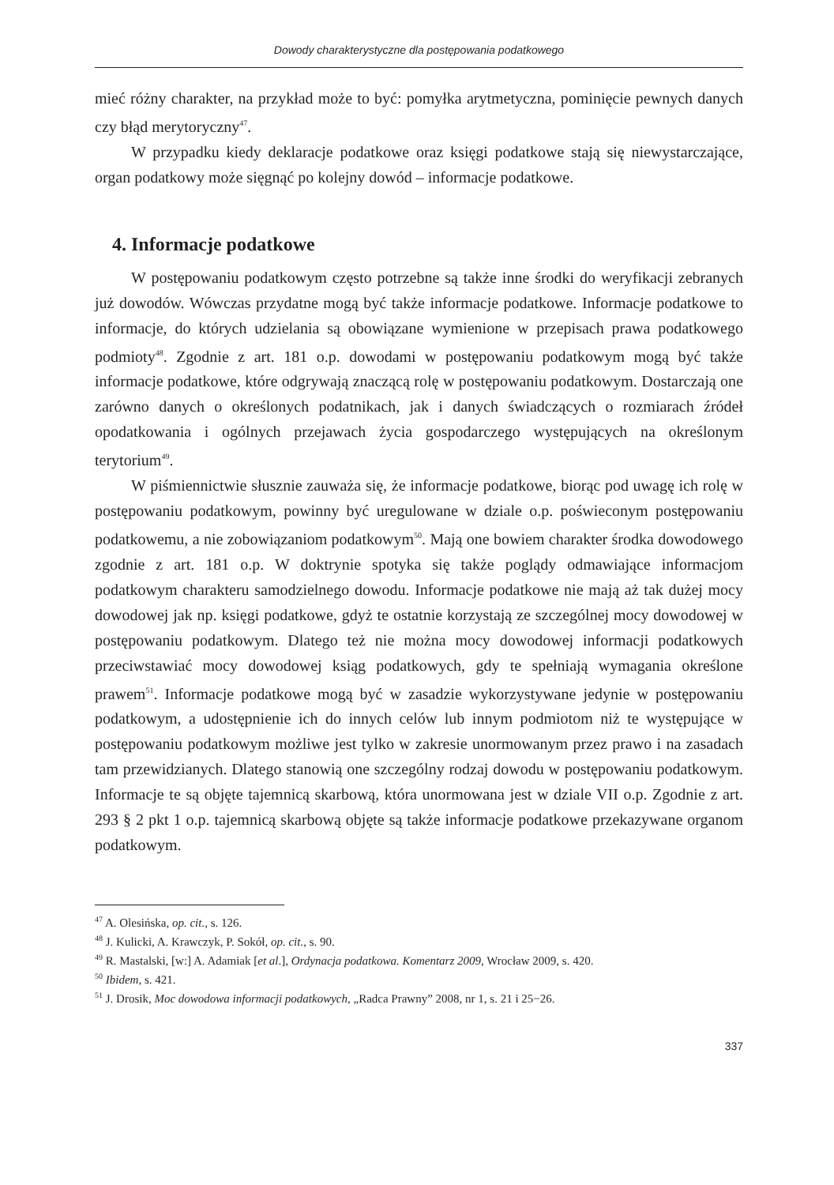Dowody charakterystyczne dla postępowania podatkowego
mieć różny charakter, na przykład może to być: pomyłka arytmetyczna, pominięcie pewnych danych czy błąd merytoryczny<sup>47</sup>.
W przypadku kiedy deklaracje podatkowe oraz księgi podatkowe stają się niewystarczające, organ podatkowy może sięgnąć po kolejny dowód – informacje podatkowe.
4. Informacje podatkowe
W postępowaniu podatkowym często potrzebne są także inne środki do weryfikacji zebranych już dowodów. Wówczas przydatne mogą być także informacje podatkowe. Informacje podatkowe to informacje, do których udzielania są obowiązane wymienione w przepisach prawa podatkowego podmioty<sup>48</sup>. Zgodnie z art. 181 o.p. dowodami w postępowaniu podatkowym mogą być także informacje podatkowe, które odgrywają znaczącą rolę w postępowaniu podatkowym. Dostarczają one zarówno danych o określonych podatnikach, jak i danych świadczących o rozmiarach źródeł opodatkowania i ogólnych przejawach życia gospodarczego występujących na określonym terytorium<sup>49</sup>.
W piśmiennictwie słusznie zauważa się, że informacje podatkowe, biorąc pod uwagę ich rolę w postępowaniu podatkowym, powinny być uregulowane w dziale o.p. poświeconym postępowaniu podatkowemu, a nie zobowiązaniom podatkowym<sup>50</sup>. Mają one bowiem charakter środka dowodowego zgodnie z art. 181 o.p. W doktrynie spotyka się także poglądy odmawiające informacjom podatkowym charakteru samodzielnego dowodu. Informacje podatkowe nie mają aż tak dużej mocy dowodowej jak np. księgi podatkowe, gdyż te ostatnie korzystają ze szczególnej mocy dowodowej w postępowaniu podatkowym. Dlatego też nie można mocy dowodowej informacji podatkowych przeciwstawiać mocy dowodowej ksiąg podatkowych, gdy te spełniają wymagania określone prawem<sup>51</sup>. Informacje podatkowe mogą być w zasadzie wykorzystywane jedynie w postępowaniu podatkowym, a udostępnienie ich do innych celów lub innym podmiotom niż te występujące w postępowaniu podatkowym możliwe jest tylko w zakresie unormowanym przez prawo i na zasadach tam przewidzianych. Dlatego stanowią one szczególny rodzaj dowodu w postępowaniu podatkowym. Informacje te są objęte tajemnicą skarbową, która unormowana jest w dziale VII o.p. Zgodnie z art. 293 § 2 pkt 1 o.p. tajemnicą skarbową objęte są także informacje podatkowe przekazywane organom podatkowym.
<sup>47</sup> A. Olesińska, op. cit., s. 126.
<sup>48</sup> J. Kulicki, A. Krawczyk, P. Sokół, op. cit., s. 90.
<sup>49</sup> R. Mastalski, [w:] A. Adamiak [et al.], Ordynacja podatkowa. Komentarz 2009, Wrocław 2009, s. 420.
<sup>50</sup> Ibidem, s. 421.
<sup>51</sup> J. Drosik, Moc dowodowa informacji podatkowych, „Radca Prawny” 2008, nr 1, s. 21 i 25−26.
337